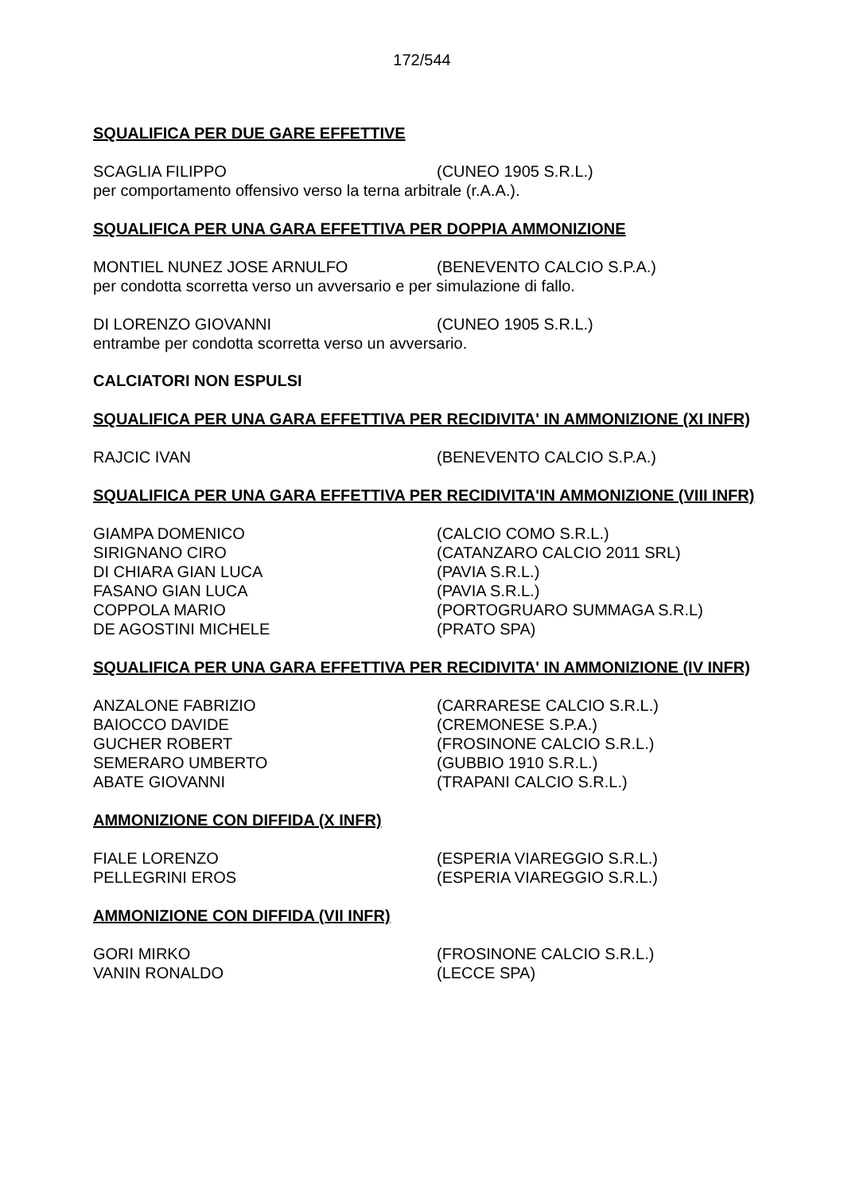172/544
SQUALIFICA PER DUE GARE EFFETTIVE
SCAGLIA FILIPPO (CUNEO 1905 S.R.L.)
per comportamento offensivo verso la terna arbitrale (r.A.A.).
SQUALIFICA PER UNA GARA EFFETTIVA PER DOPPIA AMMONIZIONE
MONTIEL NUNEZ JOSE ARNULFO (BENEVENTO CALCIO S.P.A.)
per condotta scorretta verso un avversario e per simulazione di fallo.
DI LORENZO GIOVANNI (CUNEO 1905 S.R.L.)
entrambe per condotta scorretta verso un avversario.
CALCIATORI NON ESPULSI
SQUALIFICA PER UNA GARA EFFETTIVA PER RECIDIVITA' IN AMMONIZIONE (XI INFR)
RAJCIC IVAN (BENEVENTO CALCIO S.P.A.)
SQUALIFICA PER UNA GARA EFFETTIVA PER RECIDIVITA'IN AMMONIZIONE (VIII INFR)
GIAMPA DOMENICO (CALCIO COMO S.R.L.)
SIRIGNANO CIRO (CATANZARO CALCIO 2011 SRL)
DI CHIARA GIAN LUCA (PAVIA S.R.L.)
FASANO GIAN LUCA (PAVIA S.R.L.)
COPPOLA MARIO (PORTOGRUARO SUMMAGA S.R.L)
DE AGOSTINI MICHELE (PRATO SPA)
SQUALIFICA PER UNA GARA EFFETTIVA PER RECIDIVITA' IN AMMONIZIONE (IV INFR)
ANZALONE FABRIZIO (CARRARESE CALCIO S.R.L.)
BAIOCCO DAVIDE (CREMONESE S.P.A.)
GUCHER ROBERT (FROSINONE CALCIO S.R.L.)
SEMERARO UMBERTO (GUBBIO 1910 S.R.L.)
ABATE GIOVANNI (TRAPANI CALCIO S.R.L.)
AMMONIZIONE CON DIFFIDA (X INFR)
FIALE LORENZO (ESPERIA VIAREGGIO S.R.L.)
PELLEGRINI EROS (ESPERIA VIAREGGIO S.R.L.)
AMMONIZIONE CON DIFFIDA (VII INFR)
GORI MIRKO (FROSINONE CALCIO S.R.L.)
VANIN RONALDO (LECCE SPA)